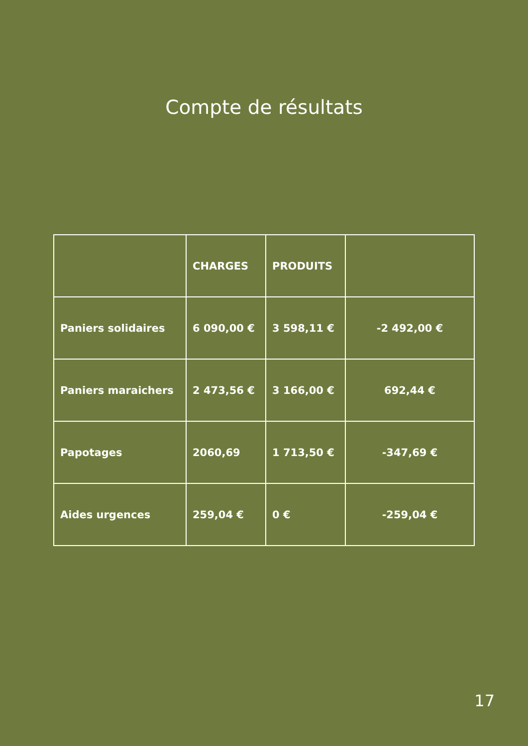Compte de résultats
| | CHARGES | PRODUITS | |
| --- | --- | --- | --- |
| Paniers solidaires | 6 090,00 € | 3 598,11 € | -2 492,00 € |
| Paniers maraichers | 2 473,56 € | 3 166,00 € | 692,44 € |
| Papotages | 2060,69 | 1 713,50 € | -347,69 € |
| Aides urgences | 259,04 € | 0 € | -259,04 € |
17